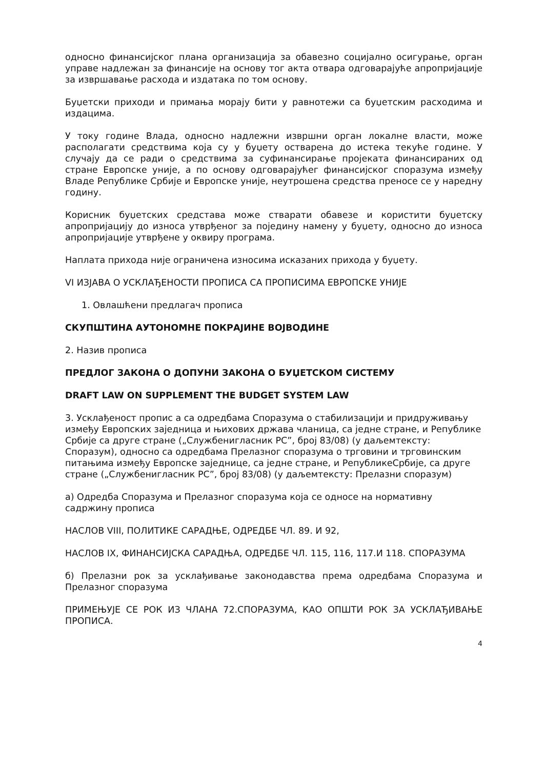односно финансијског плана организација за обавезно социјално осигурање, орган управе надлежан за финансије на основу тог акта отвара одговарајуће апропријације за извршавање расхода и издатака по том основу.
Буџетски приходи и примања морају бити у равнотежи са буџетским расходима и издацима.
У току године Влада, односно надлежни извршни орган локалне власти, може располагати средствима која су у буџету остварена до истека текуће године. У случају да се ради о средствима за суфинансирање пројеката финансираних од стране Европске уније, а по основу одговарајућег финансијског споразума између Владе Републике Србије и Европске уније, неутрошена средства преносе се у наредну годину.
Корисник буџетских средстава може стварати обавезе и користити буџетску апропријацију до износа утврђеног за поједину намену у буџету, односно до износа апропријације утврђене у оквиру програма.
Наплата прихода није ограничена износима исказаних прихода у буџету.
VI ИЗЈАВА О УСКЛАЂЕНОСТИ ПРОПИСА СА ПРОПИСИМА ЕВРОПСКЕ УНИЈЕ
1. Овлашћени предлагач прописа
СКУПШТИНА АУТОНОМНЕ ПОКРАЈИНЕ ВОЈВОДИНЕ
2. Назив прописа
ПРЕДЛОГ ЗАКОНА О ДОПУНИ ЗАКОНА О БУЏЕТСКОМ СИСТЕМУ
DRAFT LAW ON SUPPLEMENT THE BUDGET SYSTEM LAW
3. Усклађеност пропис а са одредбама Споразума о стабилизацији и придруживању између Европских заједница и њихових држава чланица, са једне стране, и Републике Србије са друге стране („Службенигласник РС”, број 83/08) (у даљемтексту: Споразум), односно са одредбама Прелазног споразума о трговини и трговинским питањима између Европске заједнице, са једне стране, и РепубликеСрбије, са друге стране („Службенигласник РС”, број 83/08) (у даљемтексту: Прелазни споразум)
а) Одредба Споразума и Прелазног споразума која се односе на нормативну садржину прописа
НАСЛОВ VIII, ПОЛИТИКЕ САРАДЊЕ, ОДРЕДБЕ ЧЛ. 89. И 92,
НАСЛОВ IX, ФИНАНСИЈСКА САРАДЊА, ОДРЕДБЕ ЧЛ. 115, 116, 117.И 118. СПОРАЗУМА
б) Прелазни рок за усклађивање законодавства према одредбама Споразума и Прелазног споразума
ПРИМЕЊУЈЕ СЕ РОК ИЗ ЧЛАНА 72.СПОРАЗУМА, КАО ОПШТИ РОК ЗА УСКЛАЂИВАЊЕ ПРОПИСА.
4